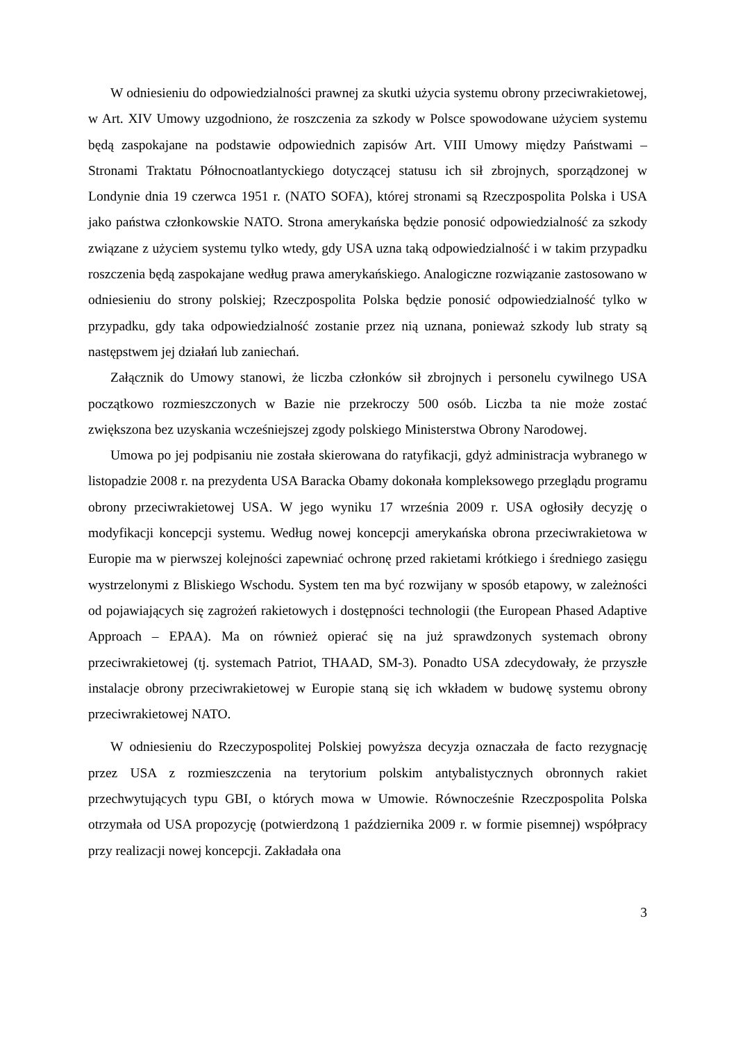W odniesieniu do odpowiedzialności prawnej za skutki użycia systemu obrony przeciwrakietowej, w Art. XIV Umowy uzgodniono, że roszczenia za szkody w Polsce spowodowane użyciem systemu będą zaspokajane na podstawie odpowiednich zapisów Art. VIII Umowy między Państwami – Stronami Traktatu Północnoatlantyckiego dotyczącej statusu ich sił zbrojnych, sporządzonej w Londynie dnia 19 czerwca 1951 r. (NATO SOFA), której stronami są Rzeczpospolita Polska i USA jako państwa członkowskie NATO. Strona amerykańska będzie ponosić odpowiedzialność za szkody związane z użyciem systemu tylko wtedy, gdy USA uzna taką odpowiedzialność i w takim przypadku roszczenia będą zaspokajane według prawa amerykańskiego. Analogiczne rozwiązanie zastosowano w odniesieniu do strony polskiej; Rzeczpospolita Polska będzie ponosić odpowiedzialność tylko w przypadku, gdy taka odpowiedzialność zostanie przez nią uznana, ponieważ szkody lub straty są następstwem jej działań lub zaniechań.
Załącznik do Umowy stanowi, że liczba członków sił zbrojnych i personelu cywilnego USA początkowo rozmieszczonych w Bazie nie przekroczy 500 osób. Liczba ta nie może zostać zwiększona bez uzyskania wcześniejszej zgody polskiego Ministerstwa Obrony Narodowej.
Umowa po jej podpisaniu nie została skierowana do ratyfikacji, gdyż administracja wybranego w listopadzie 2008 r. na prezydenta USA Baracka Obamy dokonała kompleksowego przeglądu programu obrony przeciwrakietowej USA. W jego wyniku 17 września 2009 r. USA ogłosiły decyzję o modyfikacji koncepcji systemu. Według nowej koncepcji amerykańska obrona przeciwrakietowa w Europie ma w pierwszej kolejności zapewniać ochronę przed rakietami krótkiego i średniego zasięgu wystrzelonymi z Bliskiego Wschodu. System ten ma być rozwijany w sposób etapowy, w zależności od pojawiających się zagrożeń rakietowych i dostępności technologii (the European Phased Adaptive Approach – EPAA). Ma on również opierać się na już sprawdzonych systemach obrony przeciwrakietowej (tj. systemach Patriot, THAAD, SM-3). Ponadto USA zdecydowały, że przyszłe instalacje obrony przeciwrakietowej w Europie staną się ich wkładem w budowę systemu obrony przeciwrakietowej NATO.
W odniesieniu do Rzeczypospolitej Polskiej powyższa decyzja oznaczała de facto rezygnację przez USA z rozmieszczenia na terytorium polskim antybalistycznych obronnych rakiet przechwytujących typu GBI, o których mowa w Umowie. Równocześnie Rzeczpospolita Polska otrzymała od USA propozycję (potwierdzoną 1 października 2009 r. w formie pisemnej) współpracy przy realizacji nowej koncepcji. Zakładała ona
3